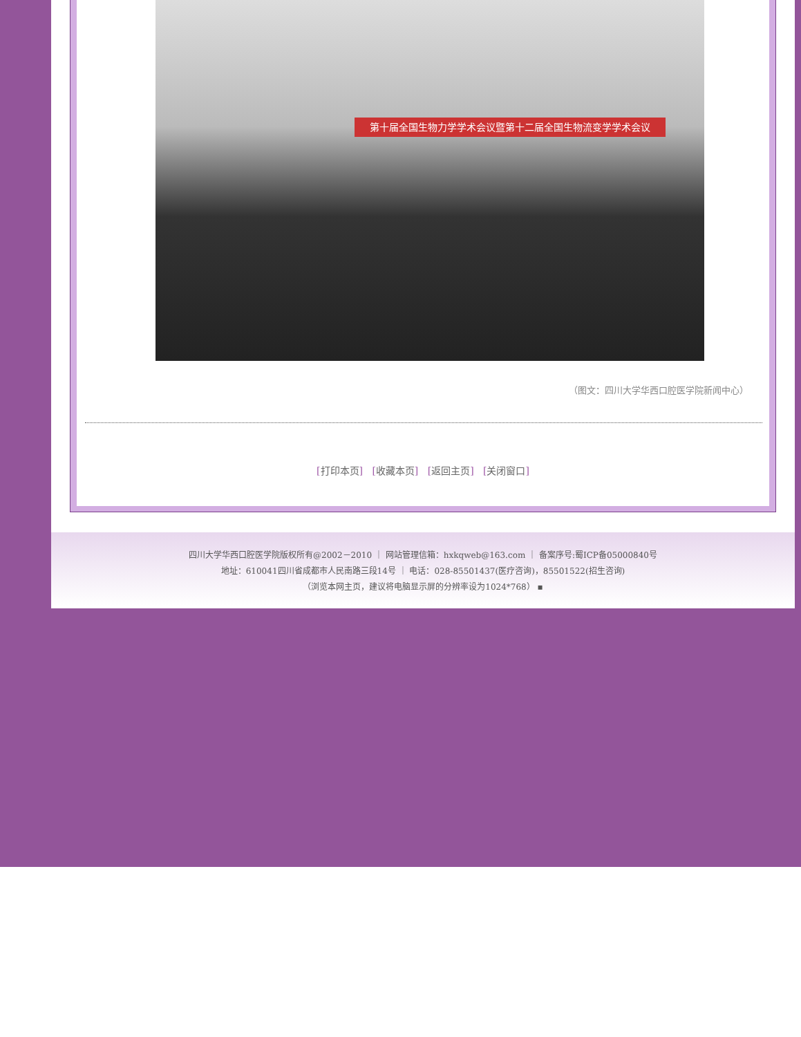第十届全国生物力学学术会议暨第十二届全国生物流变学学术会议
（图文：四川大学华西口腔医学院新闻中心）
[打印本页] [收藏本页] [返回主页] [关闭窗口]
四川大学华西口腔医学院版权所有@2002－2010 ｜ 网站管理信箱：hxkqweb@163.com ｜ 备案序号:蜀ICP备05000840号
地址：610041四川省成都市人民南路三段14号 ｜ 电话：028-85501437(医疗咨询)，85501522(招生咨询)
（浏览本网主页，建议将电脑显示屏的分辨率设为1024*768） ▪